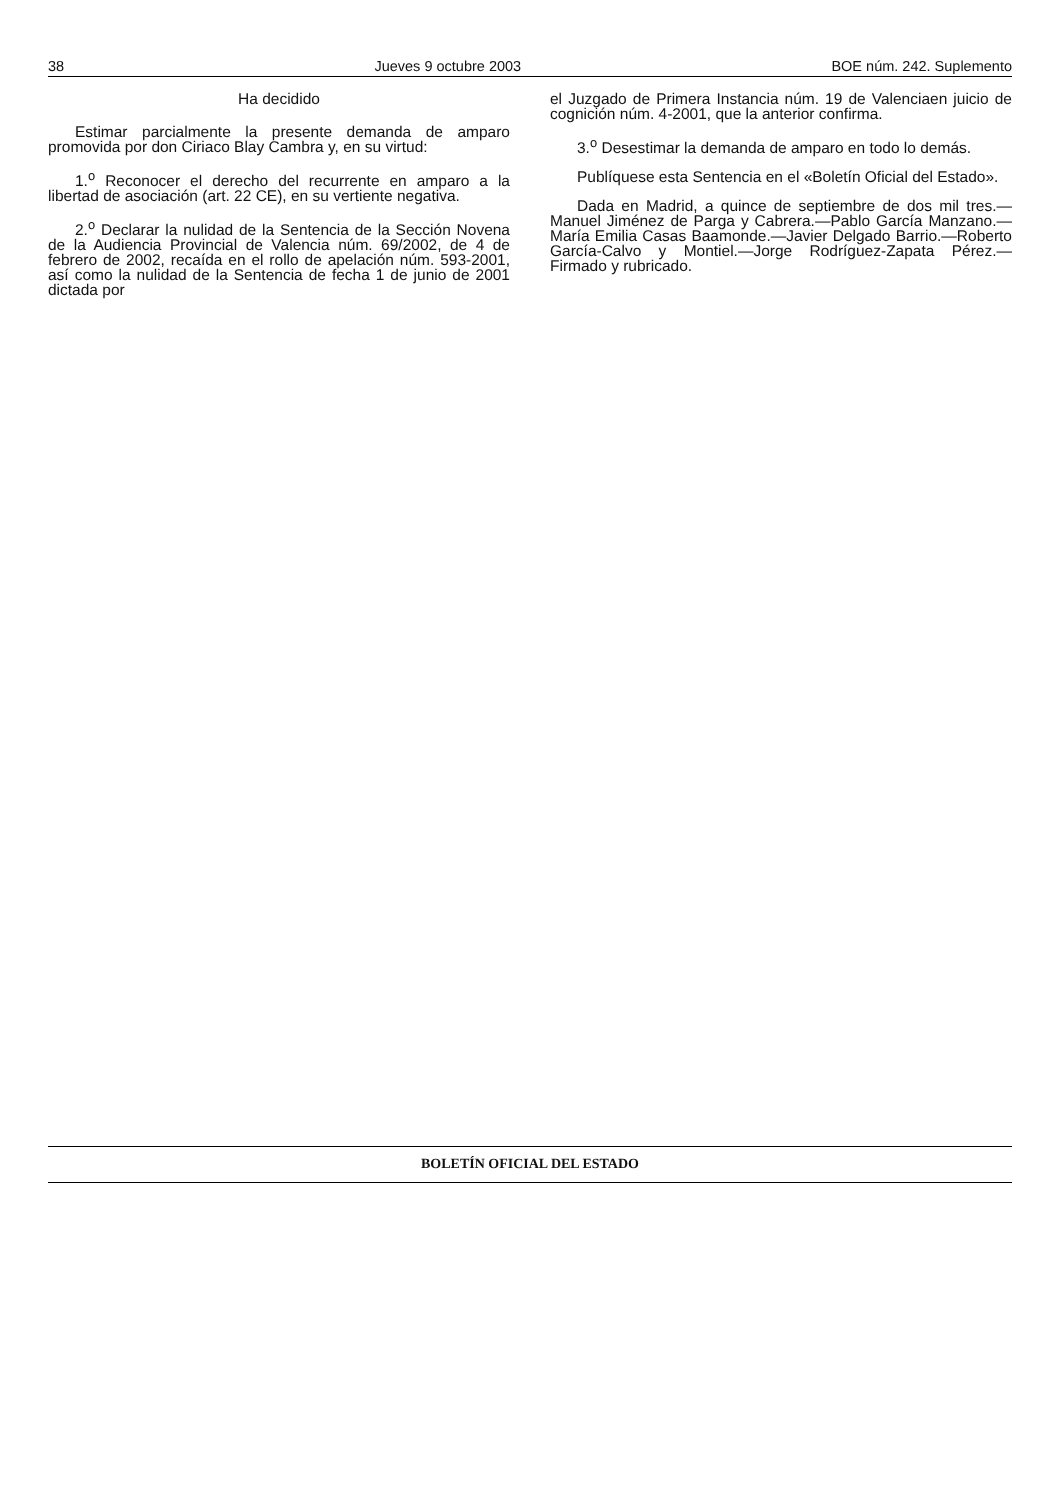38 Jueves 9 octubre 2003 BOE núm. 242. Suplemento
Ha decidido
Estimar parcialmente la presente demanda de amparo promovida por don Ciriaco Blay Cambra y, en su virtud:
1.<sup>o</sup> Reconocer el derecho del recurrente en amparo a la libertad de asociación (art. 22 CE), en su vertiente negativa.
2.<sup>o</sup> Declarar la nulidad de la Sentencia de la Sección Novena de la Audiencia Provincial de Valencia núm. 69/2002, de 4 de febrero de 2002, recaída en el rollo de apelación núm. 593-2001, así como la nulidad de la Sentencia de fecha 1 de junio de 2001 dictada por
el Juzgado de Primera Instancia núm. 19 de Valenciaen juicio de cognición núm. 4-2001, que la anterior confirma.
3.<sup>o</sup> Desestimar la demanda de amparo en todo lo demás.
Publíquese esta Sentencia en el «Boletín Oficial del Estado».
Dada en Madrid, a quince de septiembre de dos mil tres.—Manuel Jiménez de Parga y Cabrera.—Pablo García Manzano.—María Emilia Casas Baamonde.—Javier Delgado Barrio.—Roberto García-Calvo y Montiel.—Jorge Rodríguez-Zapata Pérez.—Firmado y rubricado.
BOLETÍN OFICIAL DEL ESTADO